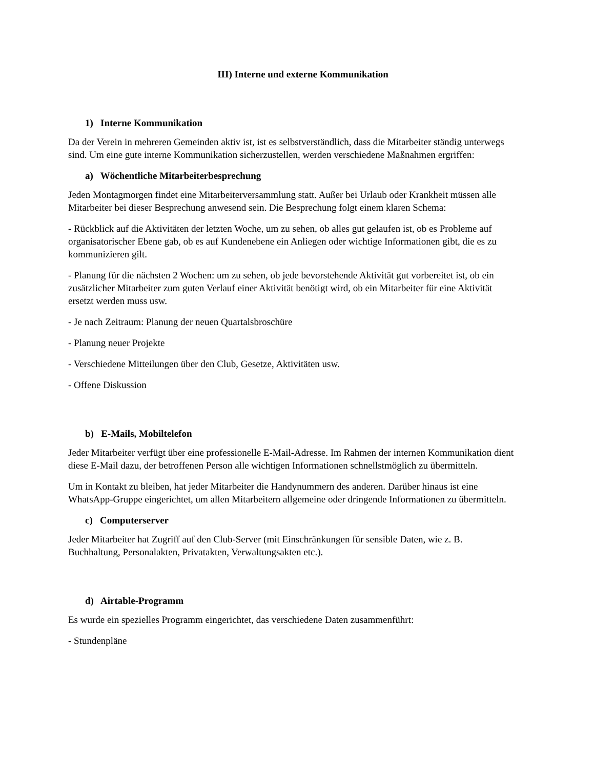III) Interne und externe Kommunikation
1) Interne Kommunikation
Da der Verein in mehreren Gemeinden aktiv ist, ist es selbstverständlich, dass die Mitarbeiter ständig unterwegs sind. Um eine gute interne Kommunikation sicherzustellen, werden verschiedene Maßnahmen ergriffen:
a) Wöchentliche Mitarbeiterbesprechung
Jeden Montagmorgen findet eine Mitarbeiterversammlung statt. Außer bei Urlaub oder Krankheit müssen alle Mitarbeiter bei dieser Besprechung anwesend sein. Die Besprechung folgt einem klaren Schema:
- Rückblick auf die Aktivitäten der letzten Woche, um zu sehen, ob alles gut gelaufen ist, ob es Probleme auf organisatorischer Ebene gab, ob es auf Kundenebene ein Anliegen oder wichtige Informationen gibt, die es zu kommunizieren gilt.
- Planung für die nächsten 2 Wochen: um zu sehen, ob jede bevorstehende Aktivität gut vorbereitet ist, ob ein zusätzlicher Mitarbeiter zum guten Verlauf einer Aktivität benötigt wird, ob ein Mitarbeiter für eine Aktivität ersetzt werden muss usw.
- Je nach Zeitraum: Planung der neuen Quartalsbroschüre
- Planung neuer Projekte
- Verschiedene Mitteilungen über den Club, Gesetze, Aktivitäten usw.
- Offene Diskussion
b) E-Mails, Mobiltelefon
Jeder Mitarbeiter verfügt über eine professionelle E-Mail-Adresse. Im Rahmen der internen Kommunikation dient diese E-Mail dazu, der betroffenen Person alle wichtigen Informationen schnellstmöglich zu übermitteln.
Um in Kontakt zu bleiben, hat jeder Mitarbeiter die Handynummern des anderen. Darüber hinaus ist eine WhatsApp-Gruppe eingerichtet, um allen Mitarbeitern allgemeine oder dringende Informationen zu übermitteln.
c) Computerserver
Jeder Mitarbeiter hat Zugriff auf den Club-Server (mit Einschränkungen für sensible Daten, wie z. B. Buchhaltung, Personalakten, Privatakten, Verwaltungsakten etc.).
d) Airtable-Programm
Es wurde ein spezielles Programm eingerichtet, das verschiedene Daten zusammenführt:
- Stundenpläne